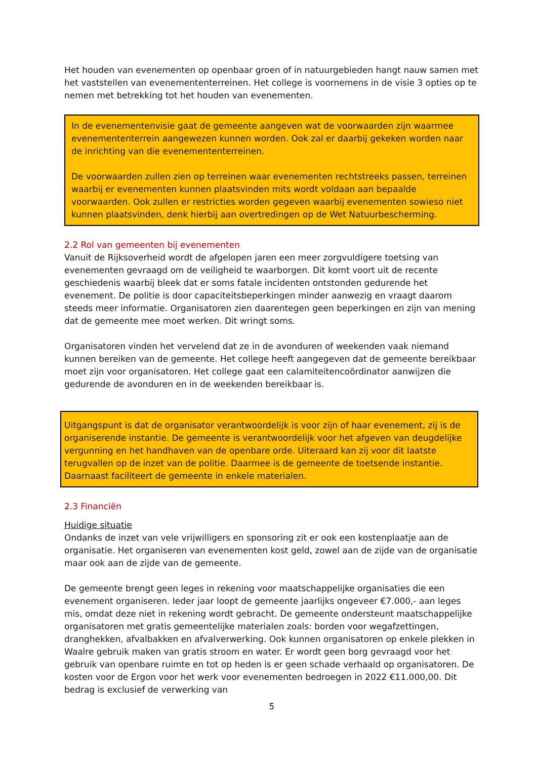Het houden van evenementen op openbaar groen of in natuurgebieden hangt nauw samen met het vaststellen van evenemententerreinen. Het college is voornemens in de visie 3 opties op te nemen met betrekking tot het houden van evenementen.
In de evenementenvisie gaat de gemeente aangeven wat de voorwaarden zijn waarmee evenemententerrein aangewezen kunnen worden. Ook zal er daarbij gekeken worden naar de inrichting van die evenemententerreinen.
De voorwaarden zullen zien op terreinen waar evenementen rechtstreeks passen, terreinen waarbij er evenementen kunnen plaatsvinden mits wordt voldaan aan bepaalde voorwaarden. Ook zullen er restricties worden gegeven waarbij evenementen sowieso niet kunnen plaatsvinden, denk hierbij aan overtredingen op de Wet Natuurbescherming.
2.2 Rol van gemeenten bij evenementen
Vanuit de Rijksoverheid wordt de afgelopen jaren een meer zorgvuldigere toetsing van evenementen gevraagd om de veiligheid te waarborgen. Dit komt voort uit de recente geschiedenis waarbij bleek dat er soms fatale incidenten ontstonden gedurende het evenement. De politie is door capaciteitsbeperkingen minder aanwezig en vraagt daarom steeds meer informatie. Organisatoren zien daarentegen geen beperkingen en zijn van mening dat de gemeente mee moet werken. Dit wringt soms.
Organisatoren vinden het vervelend dat ze in de avonduren of weekenden vaak niemand kunnen bereiken van de gemeente. Het college heeft aangegeven dat de gemeente bereikbaar moet zijn voor organisatoren. Het college gaat een calamiteitencoördinator aanwijzen die gedurende de avonduren en in de weekenden bereikbaar is.
Uitgangspunt is dat de organisator verantwoordelijk is voor zijn of haar evenement, zij is de organiserende instantie. De gemeente is verantwoordelijk voor het afgeven van deugdelijke vergunning en het handhaven van de openbare orde. Uiteraard kan zij voor dit laatste terugvallen op de inzet van de politie. Daarmee is de gemeente de toetsende instantie. Daarnaast faciliteert de gemeente in enkele materialen.
2.3 Financiën
Huidige situatie
Ondanks de inzet van vele vrijwilligers en sponsoring zit er ook een kostenplaatje aan de organisatie. Het organiseren van evenementen kost geld, zowel aan de zijde van de organisatie maar ook aan de zijde van de gemeente.
De gemeente brengt geen leges in rekening voor maatschappelijke organisaties die een evenement organiseren. Ieder jaar loopt de gemeente jaarlijks ongeveer €7.000,- aan leges mis, omdat deze niet in rekening wordt gebracht. De gemeente ondersteunt maatschappelijke organisatoren met gratis gemeentelijke materialen zoals: borden voor wegafzettingen, dranghekken, afvalbakken en afvalverwerking. Ook kunnen organisatoren op enkele plekken in Waalre gebruik maken van gratis stroom en water. Er wordt geen borg gevraagd voor het gebruik van openbare ruimte en tot op heden is er geen schade verhaald op organisatoren. De kosten voor de Ergon voor het werk voor evenementen bedroegen in 2022 €11.000,00. Dit bedrag is exclusief de verwerking van
5